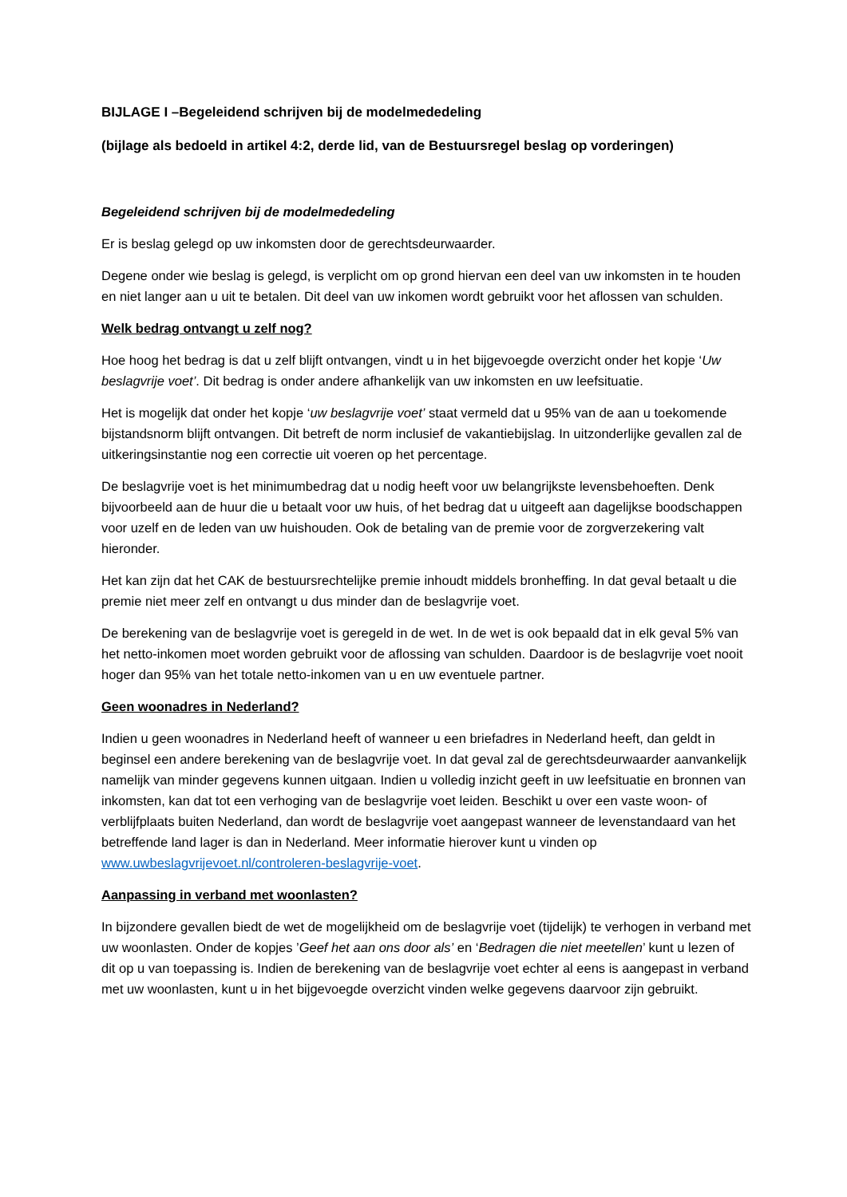BIJLAGE I –Begeleidend schrijven bij de modelmededeling
(bijlage als bedoeld in artikel 4:2, derde lid, van de Bestuursregel beslag op vorderingen)
Begeleidend schrijven bij de modelmededeling
Er is beslag gelegd op uw inkomsten door de gerechtsdeurwaarder.
Degene onder wie beslag is gelegd, is verplicht om op grond hiervan een deel van uw inkomsten in te houden en niet langer aan u uit te betalen. Dit deel van uw inkomen wordt gebruikt voor het aflossen van schulden.
Welk bedrag ontvangt u zelf nog?
Hoe hoog het bedrag is dat u zelf blijft ontvangen, vindt u in het bijgevoegde overzicht onder het kopje ‘Uw beslagvrije voet’. Dit bedrag is onder andere afhankelijk van uw inkomsten en uw leefsituatie.
Het is mogelijk dat onder het kopje ‘uw beslagvrije voet’ staat vermeld dat u 95% van de aan u toekomende bijstandsnorm blijft ontvangen. Dit betreft de norm inclusief de vakantiebijslag. In uitzonderlijke gevallen zal de uitkeringsinstantie nog een correctie uit voeren op het percentage.
De beslagvrije voet is het minimumbedrag dat u nodig heeft voor uw belangrijkste levensbehoeften. Denk bijvoorbeeld aan de huur die u betaalt voor uw huis, of het bedrag dat u uitgeeft aan dagelijkse boodschappen voor uzelf en de leden van uw huishouden. Ook de betaling van de premie voor de zorgverzekering valt hieronder.
Het kan zijn dat het CAK de bestuursrechtelijke premie inhoudt middels bronheffing. In dat geval betaalt u die premie niet meer zelf en ontvangt u dus minder dan de beslagvrije voet.
De berekening van de beslagvrije voet is geregeld in de wet. In de wet is ook bepaald dat in elk geval 5% van het netto-inkomen moet worden gebruikt voor de aflossing van schulden. Daardoor is de beslagvrije voet nooit hoger dan 95% van het totale netto-inkomen van u en uw eventuele partner.
Geen woonadres in Nederland?
Indien u geen woonadres in Nederland heeft of wanneer u een briefadres in Nederland heeft, dan geldt in beginsel een andere berekening van de beslagvrije voet. In dat geval zal de gerechtsdeurwaarder aanvankelijk namelijk van minder gegevens kunnen uitgaan. Indien u volledig inzicht geeft in uw leefsituatie en bronnen van inkomsten, kan dat tot een verhoging van de beslagvrije voet leiden. Beschikt u over een vaste woon- of verblijfplaats buiten Nederland, dan wordt de beslagvrije voet aangepast wanneer de levenstandaard van het betreffende land lager is dan in Nederland. Meer informatie hierover kunt u vinden op www.uwbeslagvrijevoet.nl/controleren-beslagvrije-voet.
Aanpassing in verband met woonlasten?
In bijzondere gevallen biedt de wet de mogelijkheid om de beslagvrije voet (tijdelijk) te verhogen in verband met uw woonlasten. Onder de kopjes ’Geef het aan ons door als’ en ‘Bedragen die niet meetellen’ kunt u lezen of dit op u van toepassing is. Indien de berekening van de beslagvrije voet echter al eens is aangepast in verband met uw woonlasten, kunt u in het bijgevoegde overzicht vinden welke gegevens daarvoor zijn gebruikt.